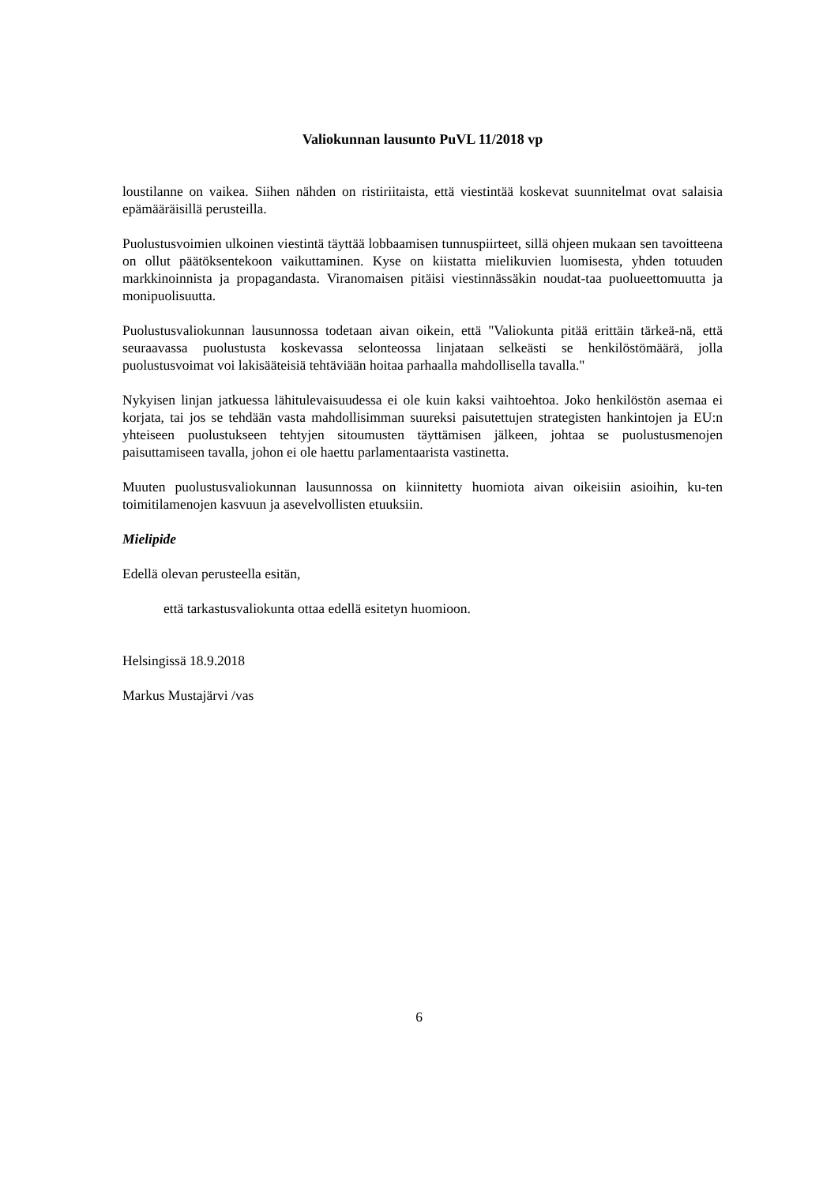Valiokunnan lausunto PuVL 11/2018 vp
loustilanne on vaikea. Siihen nähden on ristiriitaista, että viestintää koskevat suunnitelmat ovat salaisia epämääräisillä perusteilla.
Puolustusvoimien ulkoinen viestintä täyttää lobbaamisen tunnuspiirteet, sillä ohjeen mukaan sen tavoitteena on ollut päätöksentekoon vaikuttaminen. Kyse on kiistatta mielikuvien luomisesta, yhden totuuden markkinoinnista ja propagandasta. Viranomaisen pitäisi viestinnässäkin noudat-taa puolueettomuutta ja monipuolisuutta.
Puolustusvaliokunnan lausunnossa todetaan aivan oikein, että "Valiokunta pitää erittäin tärkeä-nä, että seuraavassa puolustusta koskevassa selonteossa linjataan selkeästi se henkilöstömäärä, jolla puolustusvoimat voi lakisääteisiä tehtäviään hoitaa parhaalla mahdollisella tavalla."
Nykyisen linjan jatkuessa lähitulevaisuudessa ei ole kuin kaksi vaihtoehtoa. Joko henkilöstön asemaa ei korjata, tai jos se tehdään vasta mahdollisimman suureksi paisutettujen strategisten hankintojen ja EU:n yhteiseen puolustukseen tehtyjen sitoumusten täyttämisen jälkeen, johtaa se puolustusmenojen paisuttamiseen tavalla, johon ei ole haettu parlamentaarista vastinetta.
Muuten puolustusvaliokunnan lausunnossa on kiinnitetty huomiota aivan oikeisiin asioihin, ku-ten toimitilamenojen kasvuun ja asevelvollisten etuuksiin.
Mielipide
Edellä olevan perusteella esitän,
että tarkastusvaliokunta ottaa edellä esitetyn huomioon.
Helsingissä 18.9.2018
Markus Mustajärvi /vas
6